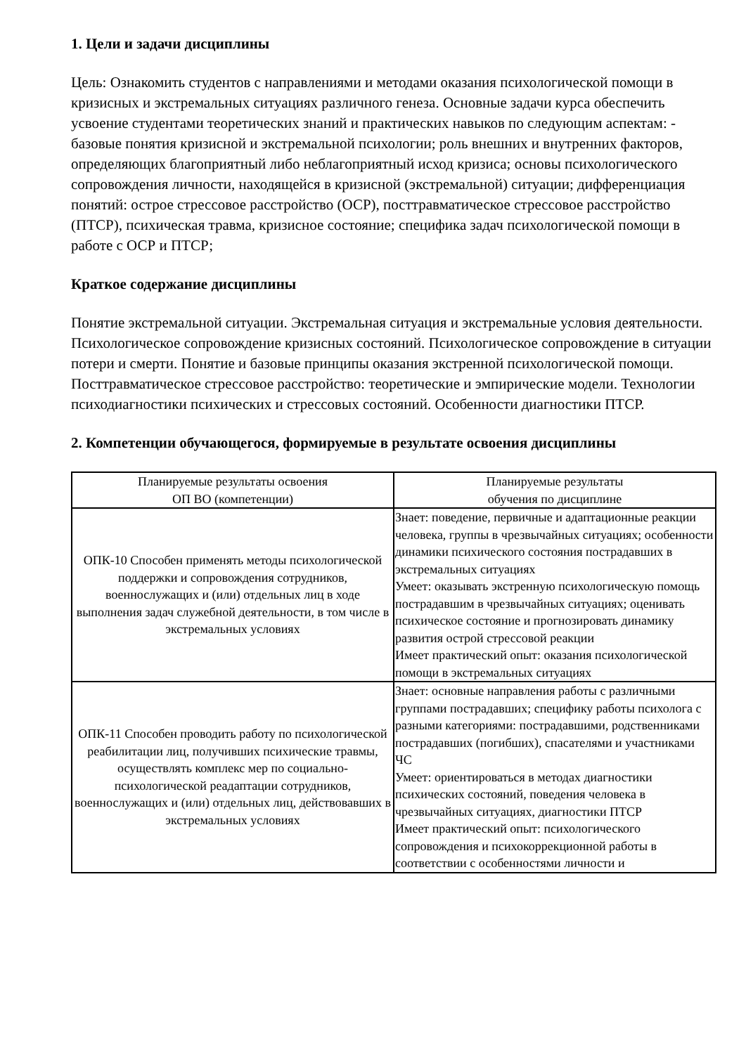1. Цели и задачи дисциплины
Цель: Ознакомить студентов с направлениями и методами оказания психологической помощи в кризисных и экстремальных ситуациях различного генеза. Основные задачи курса обеспечить усвоение студентами теоретических знаний и практических навыков по следующим аспектам: - базовые понятия кризисной и экстремальной психологии; роль внешних и внутренних факторов, определяющих благоприятный либо неблагоприятный исход кризиса; основы психологического сопровождения личности, находящейся в кризисной (экстремальной) ситуации; дифференциация понятий: острое стрессовое расстройство (ОСР), посттравматическое стрессовое расстройство (ПТСР), психическая травма, кризисное состояние; специфика задач психологической помощи в работе с ОСР и ПТСР;
Краткое содержание дисциплины
Понятие экстремальной ситуации. Экстремальная ситуация и экстремальные условия деятельности. Психологическое сопровождение кризисных состояний. Психологическое сопровождение в ситуации потери и смерти. Понятие и базовые принципы оказания экстренной психологической помощи. Посттравматическое стрессовое расстройство: теоретические и эмпирические модели. Технологии психодиагностики психических и стрессовых состояний. Особенности диагностики ПТСР.
2. Компетенции обучающегося, формируемые в результате освоения дисциплины
| Планируемые результаты освоения ОП ВО (компетенции) | Планируемые результаты обучения по дисциплине |
| --- | --- |
| ОПК-10 Способен применять методы психологической поддержки и сопровождения сотрудников, военнослужащих и (или) отдельных лиц в ходе выполнения задач служебной деятельности, в том числе в экстремальных условиях | Знает: поведение, первичные и адаптационные реакции человека, группы в чрезвычайных ситуациях; особенности динамики психического состояния пострадавших в экстремальных ситуациях Умеет: оказывать экстренную психологическую помощь пострадавшим в чрезвычайных ситуациях; оценивать психическое состояние и прогнозировать динамику развития острой стрессовой реакции Имеет практический опыт: оказания психологической помощи в экстремальных ситуациях |
| ОПК-11 Способен проводить работу по психологической реабилитации лиц, получивших психические травмы, осуществлять комплекс мер по социально-психологической реадаптации сотрудников, военнослужащих и (или) отдельных лиц, действовавших в экстремальных условиях | Знает: основные направления работы с различными группами пострадавших; специфику работы психолога с разными категориями: пострадавшими, родственниками пострадавших (погибших), спасателями и участниками ЧС Умеет: ориентироваться в методах диагностики психических состояний, поведения человека в чрезвычайных ситуациях, диагностики ПТСР Имеет практический опыт: психологического сопровождения и психокоррекционной работы в соответствии с особенностями личности и |